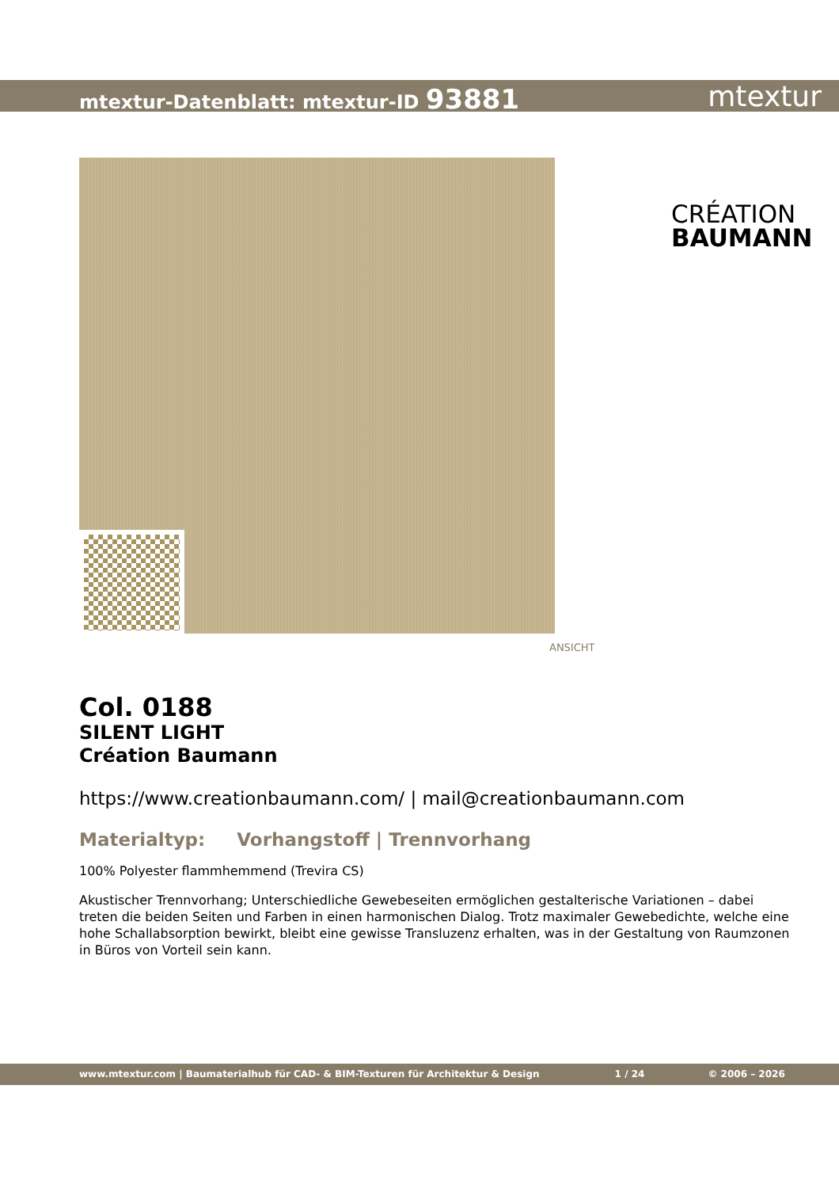mtextur-Datenblatt: mtextur-ID 93881 mtextur
CRÉATION
BAUMANN
ANSICHT
Col. 0188
SILENT LIGHT
Création Baumann
https://www.creationbaumann.com/ | mail@creationbaumann.com
Materialtyp: Vorhangstoff | Trennvorhang
100% Polyester flammhemmend (Trevira CS)
Akustischer Trennvorhang; Unterschiedliche Gewebeseiten ermöglichen gestalterische Variationen – dabei treten die beiden Seiten und Farben in einen harmonischen Dialog. Trotz maximaler Gewebedichte, welche eine hohe Schallabsorption bewirkt, bleibt eine gewisse Transluzenz erhalten, was in der Gestaltung von Raumzonen in Büros von Vorteil sein kann.
www.mtextur.com | Baumaterialhub für CAD- & BIM-Texturen für Architektur & Design 1 / 24 © 2006 – 2026